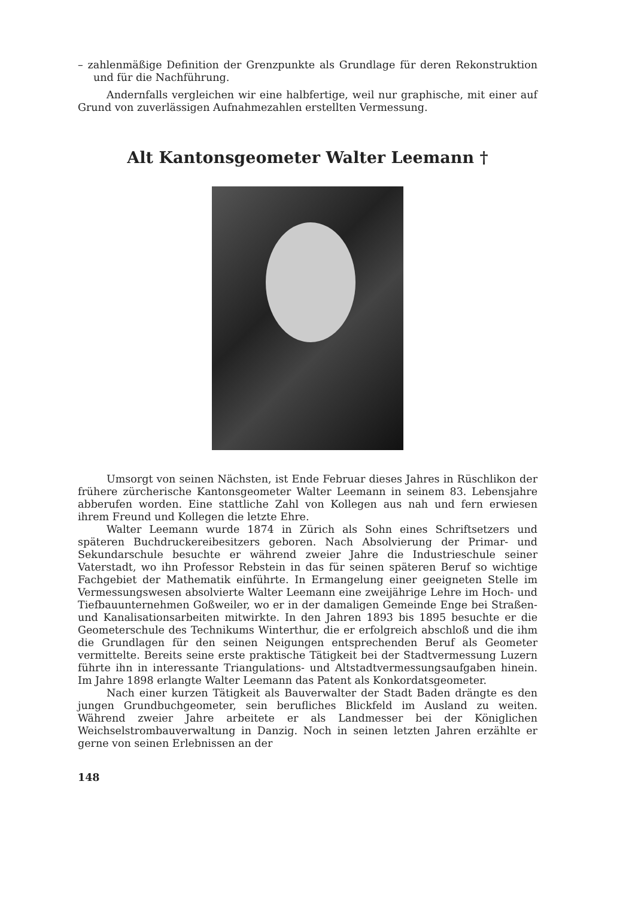– zahlenmäßige Definition der Grenzpunkte als Grundlage für deren Rekonstruktion und für die Nachführung.
Andernfalls vergleichen wir eine halbfertige, weil nur graphische, mit einer auf Grund von zuverlässigen Aufnahmezahlen erstellten Vermessung.
Alt Kantonsgeometer Walter Leemann †
Umsorgt von seinen Nächsten, ist Ende Februar dieses Jahres in Rüschlikon der frühere zürcherische Kantonsgeometer Walter Leemann in seinem 83. Lebensjahre abberufen worden. Eine stattliche Zahl von Kollegen aus nah und fern erwiesen ihrem Freund und Kollegen die letzte Ehre.
Walter Leemann wurde 1874 in Zürich als Sohn eines Schriftsetzers und späteren Buchdruckereibesitzers geboren. Nach Absolvierung der Primar- und Sekundarschule besuchte er während zweier Jahre die Industrieschule seiner Vaterstadt, wo ihn Professor Rebstein in das für seinen späteren Beruf so wichtige Fachgebiet der Mathematik einführte. In Ermangelung einer geeigneten Stelle im Vermessungswesen absolvierte Walter Leemann eine zweijährige Lehre im Hoch- und Tiefbauunternehmen Goßweiler, wo er in der damaligen Gemeinde Enge bei Straßen- und Kanalisationsarbeiten mitwirkte. In den Jahren 1893 bis 1895 besuchte er die Geometerschule des Technikums Winterthur, die er erfolgreich abschloß und die ihm die Grundlagen für den seinen Neigungen entsprechenden Beruf als Geometer vermittelte. Bereits seine erste praktische Tätigkeit bei der Stadtvermessung Luzern führte ihn in interessante Triangulations- und Altstadtvermessungsaufgaben hinein. Im Jahre 1898 erlangte Walter Leemann das Patent als Konkordatsgeometer.
Nach einer kurzen Tätigkeit als Bauverwalter der Stadt Baden drängte es den jungen Grundbuchgeometer, sein berufliches Blickfeld im Ausland zu weiten. Während zweier Jahre arbeitete er als Landmesser bei der Königlichen Weichselstrombauverwaltung in Danzig. Noch in seinen letzten Jahren erzählte er gerne von seinen Erlebnissen an der
148